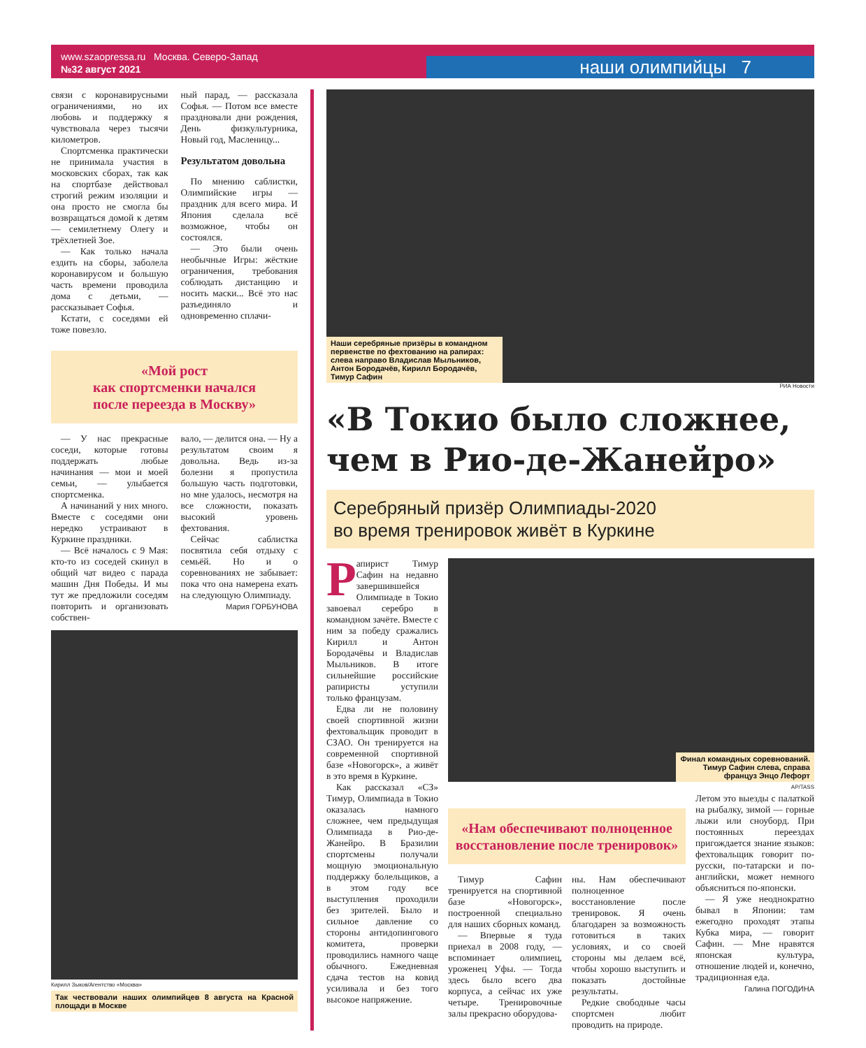www.szaopressa.ru Москва. Северо-Запад
№32 август 2021
наши олимпийцы 7
связи с коронавирусными ограничениями, но их любовь и поддержку я чувствовала через тысячи километров.
Спортсменка практически не принимала участия в московских сборах, так как на спортбазе действовал строгий режим изоляции и она просто не смогла бы возвращаться домой к детям — семилетнему Олегу и трёхлетней Зое.
— Как только начала ездить на сборы, заболела коронавирусом и большую часть времени проводила дома с детьми, — рассказывает Софья.
Кстати, с соседями ей тоже повезло.
ный парад, — рассказала Софья. — Потом все вместе праздновали дни рождения, День физкультурника, Новый год, Масленицу...
Результатом довольна
По мнению саблистки, Олимпийские игры — праздник для всего мира. И Япония сделала всё возможное, чтобы он состоялся.
— Это были очень необычные Игры: жёсткие ограничения, требования соблюдать дистанцию и носить маски... Всё это нас разъединяло и одновременно сплачи-
«Мой рост
как спортсменки начался
после переезда в Москву»
— У нас прекрасные соседи, которые готовы поддержать любые начинания — мои и моей семьи, — улыбается спортсменка.
А начинаний у них много. Вместе с соседями они нередко устраивают в Куркине праздники.
— Всё началось с 9 Мая: кто-то из соседей скинул в общий чат видео с парада машин Дня Победы. И мы тут же предложили соседям повторить и организовать собствен-
вало, — делится она. — Ну а результатом своим я довольна. Ведь из-за болезни я пропустила большую часть подготовки, но мне удалось, несмотря на все сложности, показать высокий уровень фехтования.
Сейчас саблистка посвятила себя отдыху с семьёй. Но и о соревнованиях не забывает: пока что она намерена ехать на следующую Олимпиаду.
Мария ГОРБУНОВА
Кирилл Зыков/Агентство «Москва»
Так чествовали наших олимпийцев 8 августа на Красной площади в Москве
Наши серебряные призёры в командном первенстве по фехтованию на рапирах: слева направо Владислав Мыльников, Антон Бородачёв, Кирилл Бородачёв, Тимур Сафин
РИА Новости
«В Токио было сложнее, чем в Рио-де-Жанейро»
Серебряный призёр Олимпиады-2020
во время тренировок живёт в Куркине
Рапирист Тимур Сафин на недавно завершившейся Олимпиаде в Токио завоевал серебро в командном зачёте. Вместе с ним за победу сражались Кирилл и Антон Бородачёвы и Владислав Мыльников. В итоге сильнейшие российские рапиристы уступили только французам.
Едва ли не половину своей спортивной жизни фехтовальщик проводит в СЗАО. Он тренируется на современной спортивной базе «Новогорск», а живёт в это время в Куркине.
Как рассказал «СЗ» Тимур, Олимпиада в Токио оказалась намного сложнее, чем предыдущая Олимпиада в Рио-де-Жанейро. В Бразилии спортсмены получали мощную эмоциональную поддержку болельщиков, а в этом году все выступления проходили без зрителей. Было и сильное давление со стороны антидопингового комитета, проверки проводились намного чаще обычного. Ежедневная сдача тестов на ковид усиливала и без того высокое напряжение.
Финал командных соревнований.
Тимур Сафин слева, справа
француз Энцо Лефорт
AP/TASS
«Нам обеспечивают полноценное восстановление после тренировок»
Тимур Сафин тренируется на спортивной базе «Новогорск», построенной специально для наших сборных команд.
— Впервые я туда приехал в 2008 году, — вспоминает олимпиец, уроженец Уфы. — Тогда здесь было всего два корпуса, а сейчас их уже четыре. Тренировочные залы прекрасно оборудова-
ны. Нам обеспечивают полноценное восстановление после тренировок. Я очень благодарен за возможность готовиться в таких условиях, и со своей стороны мы делаем всё, чтобы хорошо выступить и показать достойные результаты.
Редкие свободные часы спортсмен любит проводить на природе.
Летом это выезды с палаткой на рыбалку, зимой — горные лыжи или сноуборд. При постоянных переездах пригождается знание языков: фехтовальщик говорит по-русски, по-татарски и по-английски, может немного объясниться по-японски.
— Я уже неоднократно бывал в Японии: там ежегодно проходят этапы Кубка мира, — говорит Сафин. — Мне нравятся японская культура, отношение людей и, конечно, традиционная еда.
Галина ПОГОДИНА